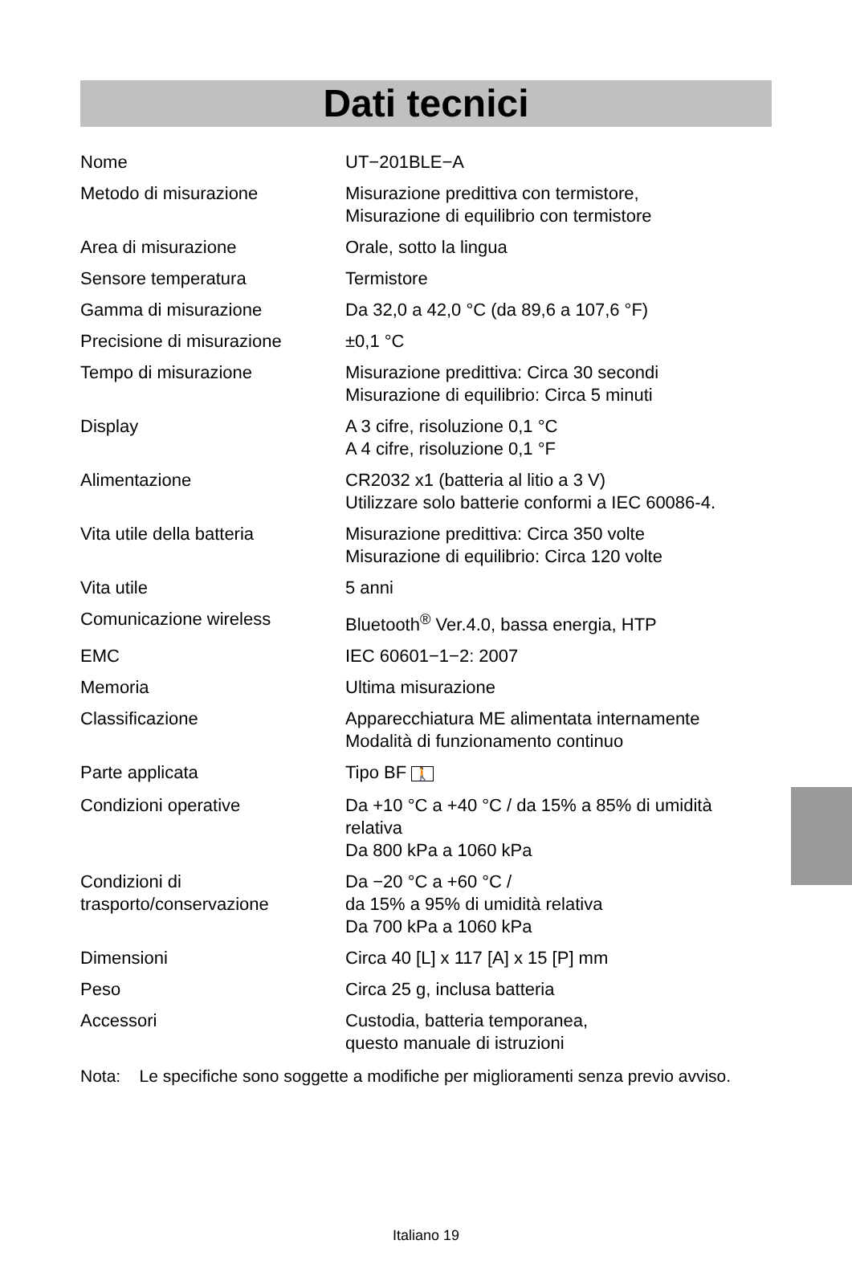Dati tecnici
| Nome | UT−201BLE−A |
| Metodo di misurazione | Misurazione predittiva con termistore, Misurazione di equilibrio con termistore |
| Area di misurazione | Orale, sotto la lingua |
| Sensore temperatura | Termistore |
| Gamma di misurazione | Da 32,0 a 42,0 °C (da 89,6 a 107,6 °F) |
| Precisione di misurazione | ±0,1 °C |
| Tempo di misurazione | Misurazione predittiva: Circa 30 secondi Misurazione di equilibrio: Circa 5 minuti |
| Display | A 3 cifre, risoluzione 0,1 °C A 4 cifre, risoluzione 0,1 °F |
| Alimentazione | CR2032 x1 (batteria al litio a 3 V) Utilizzare solo batterie conformi a IEC 60086-4. |
| Vita utile della batteria | Misurazione predittiva: Circa 350 volte Misurazione di equilibrio: Circa 120 volte |
| Vita utile | 5 anni |
| Comunicazione wireless | Bluetooth<sup>®</sup> Ver.4.0, bassa energia, HTP |
| EMC | IEC 60601−1−2: 2007 |
| Memoria | Ultima misurazione |
| Classificazione | Apparecchiatura ME alimentata internamente Modalità di funzionamento continuo |
| Parte applicata | Tipo BF 🚶 |
| Condizioni operative | Da +10 °C a +40 °C / da 15% a 85% di umidità relativa Da 800 kPa a 1060 kPa |
| Condizioni di trasporto/conservazione | Da −20 °C a +60 °C / da 15% a 95% di umidità relativa Da 700 kPa a 1060 kPa |
| Dimensioni | Circa 40 [L] x 117 [A] x 15 [P] mm |
| Peso | Circa 25 g, inclusa batteria |
| Accessori | Custodia, batteria temporanea, questo manuale di istruzioni |
Nota: Le specifiche sono soggette a modifiche per miglioramenti senza previo avviso.
Italiano 19